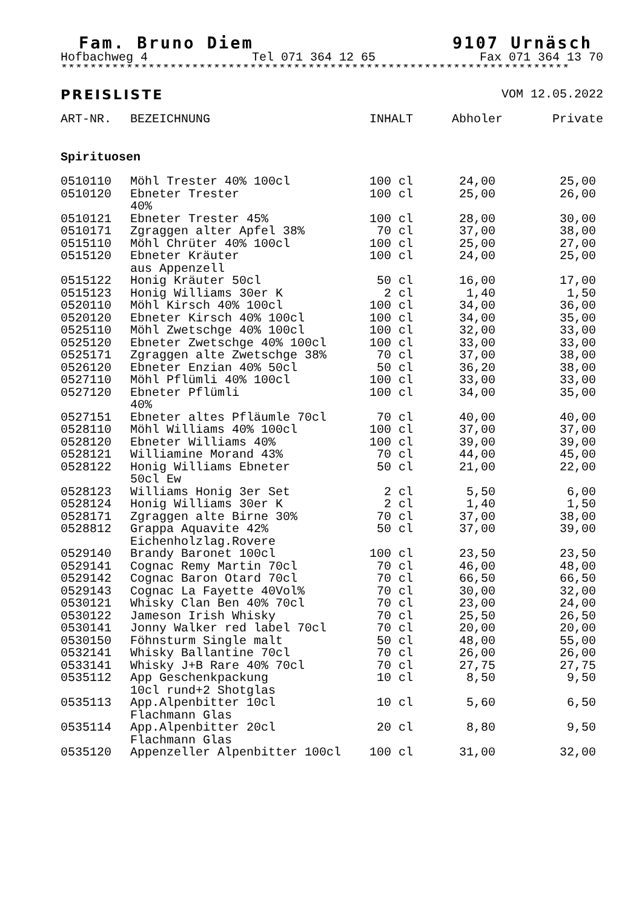Fam. Bruno Diem 9107 Urnäsch
Hofbachweg 4 Tel 071 364 12 65 Fax 071 364 13 70
**********************************************************************
PREISLISTE VOM 12.05.2022
| ART-NR. | BEZEICHNUNG | INHALT | Abholer | Private |
| --- | --- | --- | --- | --- |
| Spirituosen | | | | |
| 0510110 | Möhl Trester 40% 100cl | 100 cl | 24,00 | 25,00 |
| 0510120 | Ebneter Trester 40% | 100 cl | 25,00 | 26,00 |
| 0510121 | Ebneter Trester 45% | 100 cl | 28,00 | 30,00 |
| 0510171 | Zgraggen alter Apfel 38% | 70 cl | 37,00 | 38,00 |
| 0515110 | Möhl Chrüter 40% 100cl | 100 cl | 25,00 | 27,00 |
| 0515120 | Ebneter Kräuter aus Appenzell | 100 cl | 24,00 | 25,00 |
| 0515122 | Honig Kräuter 50cl | 50 cl | 16,00 | 17,00 |
| 0515123 | Honig Williams 30er K | 2 cl | 1,40 | 1,50 |
| 0520110 | Möhl Kirsch 40% 100cl | 100 cl | 34,00 | 36,00 |
| 0520120 | Ebneter Kirsch 40% 100cl | 100 cl | 34,00 | 35,00 |
| 0525110 | Möhl Zwetschge 40% 100cl | 100 cl | 32,00 | 33,00 |
| 0525120 | Ebneter Zwetschge 40% 100cl | 100 cl | 33,00 | 33,00 |
| 0525171 | Zgraggen alte Zwetschge 38% | 70 cl | 37,00 | 38,00 |
| 0526120 | Ebneter Enzian 40% 50cl | 50 cl | 36,20 | 38,00 |
| 0527110 | Möhl Pflümli 40% 100cl | 100 cl | 33,00 | 33,00 |
| 0527120 | Ebneter Pflümli 40% | 100 cl | 34,00 | 35,00 |
| 0527151 | Ebneter altes Pfläumle 70cl | 70 cl | 40,00 | 40,00 |
| 0528110 | Möhl Williams 40% 100cl | 100 cl | 37,00 | 37,00 |
| 0528120 | Ebneter Williams 40% | 100 cl | 39,00 | 39,00 |
| 0528121 | Williamine Morand 43% | 70 cl | 44,00 | 45,00 |
| 0528122 | Honig Williams Ebneter 50cl Ew | 50 cl | 21,00 | 22,00 |
| 0528123 | Williams Honig 3er Set | 2 cl | 5,50 | 6,00 |
| 0528124 | Honig Williams 30er K | 2 cl | 1,40 | 1,50 |
| 0528171 | Zgraggen alte Birne 30% | 70 cl | 37,00 | 38,00 |
| 0528812 | Grappa Aquavite 42% Eichenholzlag.Rovere | 50 cl | 37,00 | 39,00 |
| 0529140 | Brandy Baronet 100cl | 100 cl | 23,50 | 23,50 |
| 0529141 | Cognac Remy Martin 70cl | 70 cl | 46,00 | 48,00 |
| 0529142 | Cognac Baron Otard 70cl | 70 cl | 66,50 | 66,50 |
| 0529143 | Cognac La Fayette 40Vol% | 70 cl | 30,00 | 32,00 |
| 0530121 | Whisky Clan Ben 40% 70cl | 70 cl | 23,00 | 24,00 |
| 0530122 | Jameson Irish Whisky | 70 cl | 25,50 | 26,50 |
| 0530141 | Jonny Walker red label 70cl | 70 cl | 20,00 | 20,00 |
| 0530150 | Föhnsturm Single malt | 50 cl | 48,00 | 55,00 |
| 0532141 | Whisky Ballantine 70cl | 70 cl | 26,00 | 26,00 |
| 0533141 | Whisky J+B Rare 40% 70cl | 70 cl | 27,75 | 27,75 |
| 0535112 | App Geschenkpackung 10cl rund+2 Shotglas | 10 cl | 8,50 | 9,50 |
| 0535113 | App.Alpenbitter 10cl Flachmann Glas | 10 cl | 5,60 | 6,50 |
| 0535114 | App.Alpenbitter 20cl Flachmann Glas | 20 cl | 8,80 | 9,50 |
| 0535120 | Appenzeller Alpenbitter 100cl | 100 cl | 31,00 | 32,00 |